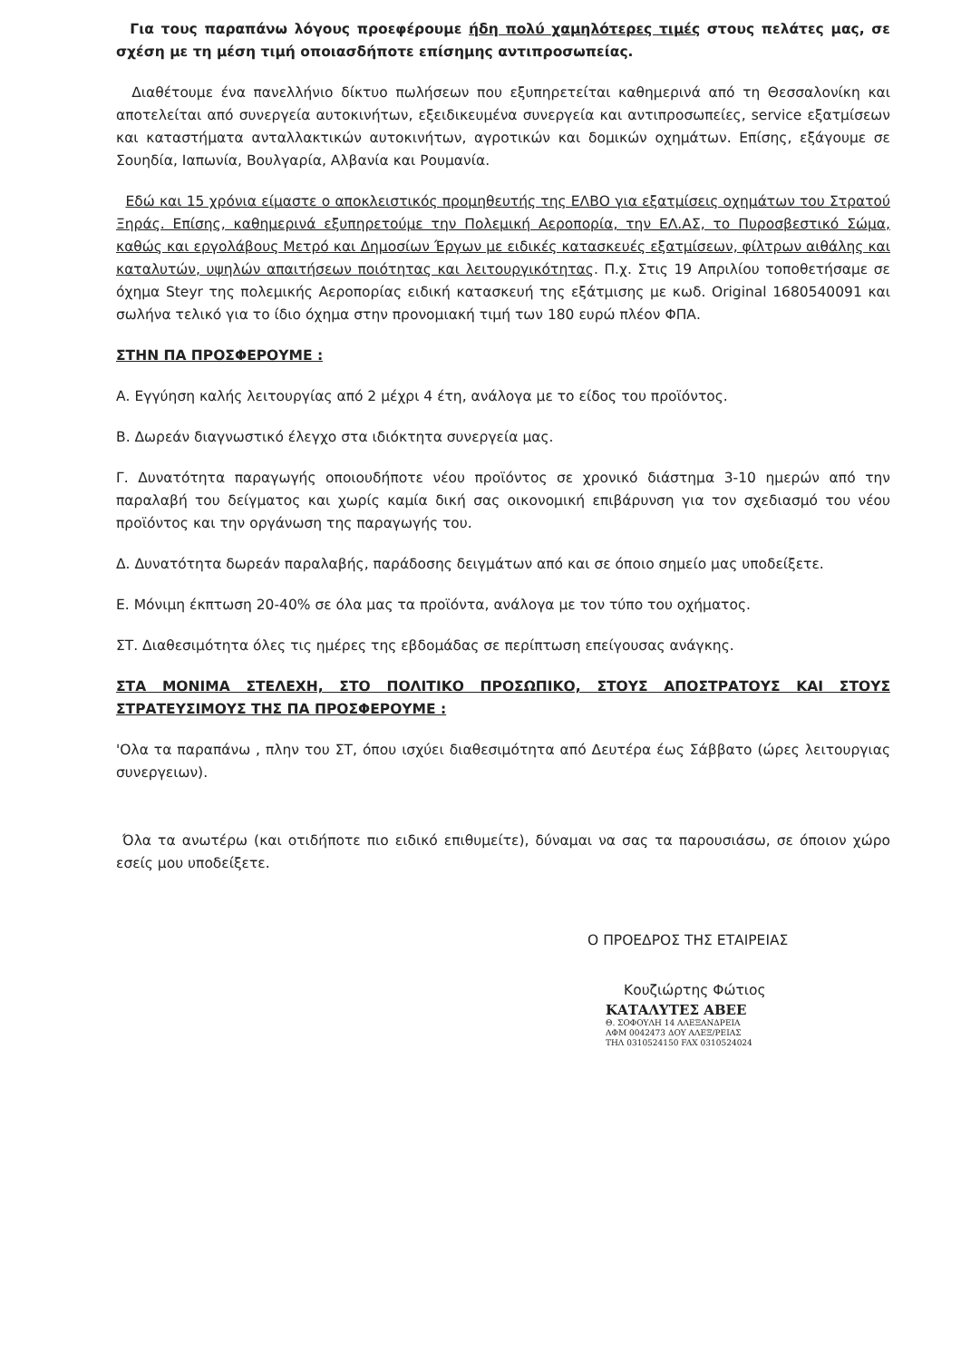Για τους παραπάνω λόγους προεφέρουμε ήδη πολύ χαμηλότερες τιμές στους πελάτες μας, σε σχέση με τη μέση τιμή οποιασδήποτε επίσημης αντιπροσωπείας.
Διαθέτουμε ένα πανελλήνιο δίκτυο πωλήσεων που εξυπηρετείται καθημερινά από τη Θεσσαλονίκη και αποτελείται από συνεργεία αυτοκινήτων, εξειδικευμένα συνεργεία και αντιπροσωπείες, service εξατμίσεων και καταστήματα ανταλλακτικών αυτοκινήτων, αγροτικών και δομικών οχημάτων. Επίσης, εξάγουμε σε Σουηδία, Ιαπωνία, Βουλγαρία, Αλβανία και Ρουμανία.
Εδώ και 15 χρόνια είμαστε ο αποκλειστικός προμηθευτής της ΕΛΒΟ για εξατμίσεις οχημάτων του Στρατού Ξηράς. Επίσης, καθημερινά εξυπηρετούμε την Πολεμική Αεροπορία, την ΕΛ.ΑΣ, το Πυροσβεστικό Σώμα, καθώς και εργολάβους Μετρό και Δημοσίων Έργων με ειδικές κατασκευές εξατμίσεων, φίλτρων αιθάλης και καταλυτών, υψηλών απαιτήσεων ποιότητας και λειτουργικότητας. Π.χ. Στις 19 Απριλίου τοποθετήσαμε σε όχημα Steyr της πολεμικής Αεροπορίας ειδική κατασκευή της εξάτμισης με κωδ. Original 1680540091 και σωλήνα τελικό για το ίδιο όχημα στην προνομιακή τιμή των 180 ευρώ πλέον ΦΠΑ.
ΣΤΗΝ ΠΑ ΠΡΟΣΦΕΡΟΥΜΕ :
Α. Εγγύηση καλής λειτουργίας από 2 μέχρι 4 έτη, ανάλογα με το είδος του προϊόντος.
Β. Δωρεάν διαγνωστικό έλεγχο στα ιδιόκτητα συνεργεία μας.
Γ. Δυνατότητα παραγωγής οποιουδήποτε νέου προϊόντος σε χρονικό διάστημα 3-10 ημερών από την παραλαβή του δείγματος και χωρίς καμία δική σας οικονομική επιβάρυνση για τον σχεδιασμό του νέου προϊόντος και την οργάνωση της παραγωγής του.
Δ. Δυνατότητα δωρεάν παραλαβής, παράδοσης δειγμάτων από και σε όποιο σημείο μας υποδείξετε.
Ε. Μόνιμη έκπτωση 20-40% σε όλα μας τα προϊόντα, ανάλογα με τον τύπο του οχήματος.
ΣΤ. Διαθεσιμότητα όλες τις ημέρες της εβδομάδας σε περίπτωση επείγουσας ανάγκης.
ΣΤΑ ΜΟΝΙΜΑ ΣΤΕΛΕΧΗ, ΣΤΟ ΠΟΛΙΤΙΚΟ ΠΡΟΣΩΠΙΚΟ, ΣΤΟΥΣ ΑΠΟΣΤΡΑΤΟΥΣ ΚΑΙ ΣΤΟΥΣ ΣΤΡΑΤΕΥΣΙΜΟΥΣ ΤΗΣ ΠΑ ΠΡΟΣΦΕΡΟΥΜΕ :
'Ολα τα παραπάνω , πλην του ΣΤ, όπου ισχύει διαθεσιμότητα από Δευτέρα έως Σάββατο (ώρες λειτουργιας συνεργειων).
Όλα τα ανωτέρω (και οτιδήποτε πιο ειδικό επιθυμείτε), δύναμαι να σας τα παρουσιάσω, σε όποιον χώρο εσείς μου υποδείξετε.
Ο ΠΡΟΕΔΡΟΣ ΤΗΣ ΕΤΑΙΡΕΙΑΣ
Κουζιώρτης Φώτιος
ΚΑΤΑΛΥΤΕΣ ΑΒΕΕ
Θ. ΣΟΦΟΥΛΗ 14 ΑΛΕΞΑΝΔΡΕΙΑ
ΑΦΜ 0042473 ΔΟΥ ΑΛΕΞ/ΡΕΙΑΣ
ΤΗΛ 0310524150 FAX 0310524024